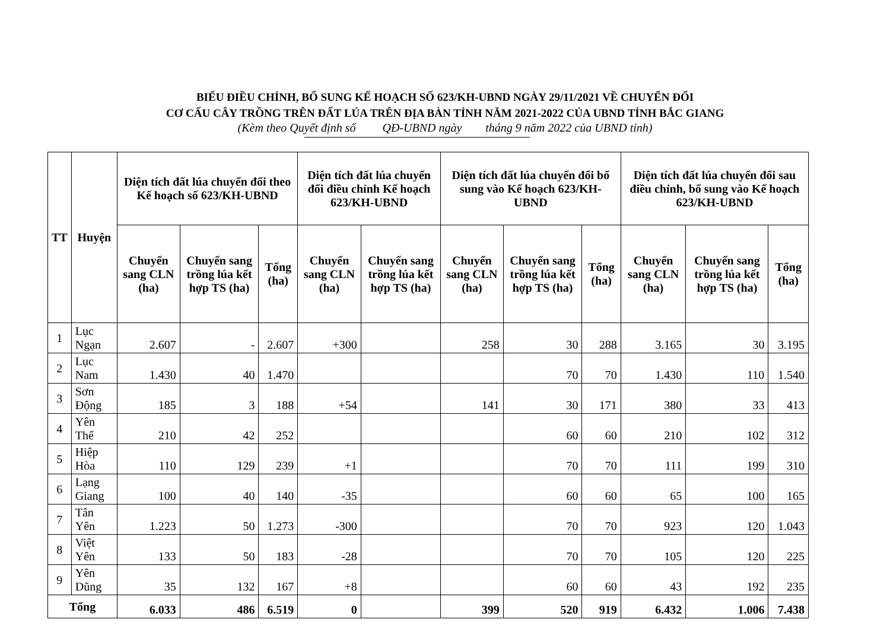BIỂU ĐIỀU CHỈNH, BỔ SUNG KẾ HOẠCH SỐ 623/KH-UBND NGÀY 29/11/2021 VỀ CHUYỂN ĐỔI
CƠ CẤU CÂY TRỒNG TRÊN ĐẤT LÚA TRÊN ĐỊA BÀN TỈNH NĂM 2021-2022 CỦA UBND TỈNH BẮC GIANG
(Kèm theo Quyết định số QĐ-UBND ngày tháng 9 năm 2022 của UBND tỉnh)
| TT | Huyện | Diện tích đất lúa chuyển đổi theo Kế hoạch số 623/KH-UBND | | | Diện tích đất lúa chuyển đổi điều chỉnh Kế hoạch 623/KH-UBND | | Diện tích đất lúa chuyển đổi bổ sung vào Kế hoạch 623/KH-UBND | | | Diện tích đất lúa chuyển đổi sau điều chỉnh, bổ sung vào Kế hoạch 623/KH-UBND | | |
| --- | --- | --- | --- | --- | --- | --- | --- | --- | --- | --- | --- | --- |
| | | Chuyển sang CLN (ha) | Chuyển sang trồng lúa kết hợp TS (ha) | Tổng (ha) | Chuyển sang CLN (ha) | Chuyển sang trồng lúa kết hợp TS (ha) | Chuyển sang CLN (ha) | Chuyển sang trồng lúa kết hợp TS (ha) | Tổng (ha) | Chuyển sang CLN (ha) | Chuyển sang trồng lúa kết hợp TS (ha) | Tổng (ha) |
| 1 | Lục Ngạn | 2.607 | - | 2.607 | +300 | | 258 | 30 | 288 | 3.165 | 30 | 3.195 |
| 2 | Lục Nam | 1.430 | 40 | 1.470 | | | | 70 | 70 | 1.430 | 110 | 1.540 |
| 3 | Sơn Động | 185 | 3 | 188 | +54 | | 141 | 30 | 171 | 380 | 33 | 413 |
| 4 | Yên Thế | 210 | 42 | 252 | | | | 60 | 60 | 210 | 102 | 312 |
| 5 | Hiệp Hòa | 110 | 129 | 239 | +1 | | | 70 | 70 | 111 | 199 | 310 |
| 6 | Lạng Giang | 100 | 40 | 140 | -35 | | | 60 | 60 | 65 | 100 | 165 |
| 7 | Tân Yên | 1.223 | 50 | 1.273 | -300 | | | 70 | 70 | 923 | 120 | 1.043 |
| 8 | Việt Yên | 133 | 50 | 183 | -28 | | | 70 | 70 | 105 | 120 | 225 |
| 9 | Yên Dũng | 35 | 132 | 167 | +8 | | | 60 | 60 | 43 | 192 | 235 |
| Tổng | | 6.033 | 486 | 6.519 | 0 | | 399 | 520 | 919 | 6.432 | 1.006 | 7.438 |